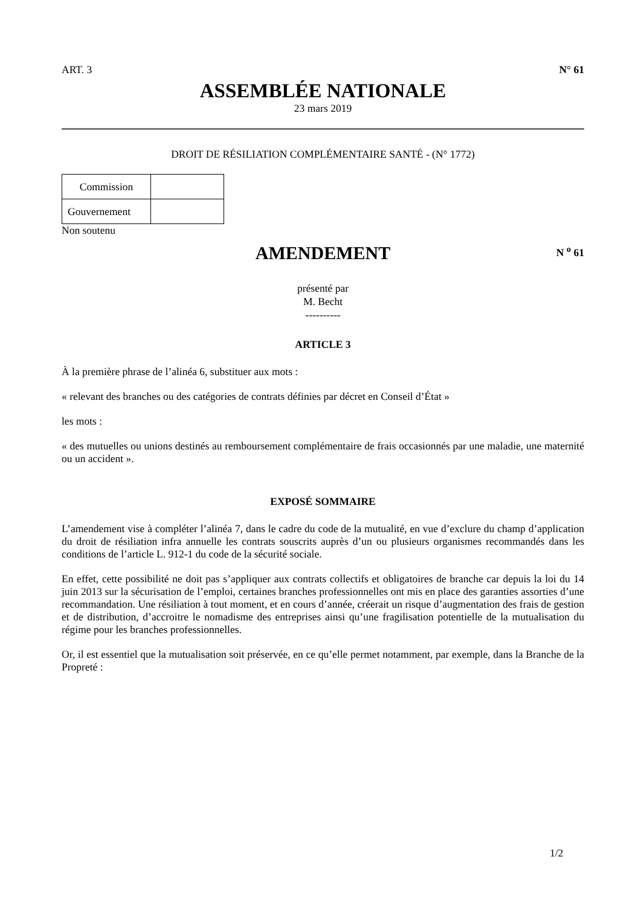ART. 3 N° 61
ASSEMBLÉE NATIONALE
23 mars 2019
DROIT DE RÉSILIATION COMPLÉMENTAIRE SANTÉ - (N° 1772)
| Commission | |
| Gouvernement | |
Non soutenu
AMENDEMENT
N <sup>o</sup> 61
présenté par
M. Becht
----------
ARTICLE 3
À la première phrase de l’alinéa 6, substituer aux mots :
« relevant des branches ou des catégories de contrats définies par décret en Conseil d’État »
les mots :
« des mutuelles ou unions destinés au remboursement complémentaire de frais occasionnés par une maladie, une maternité ou un accident ».
EXPOSÉ SOMMAIRE
L’amendement vise à compléter l’alinéa 7, dans le cadre du code de la mutualité, en vue d’exclure du champ d’application du droit de résiliation infra annuelle les contrats souscrits auprès d’un ou plusieurs organismes recommandés dans les conditions de l’article L. 912-1 du code de la sécurité sociale.
En effet, cette possibilité ne doit pas s’appliquer aux contrats collectifs et obligatoires de branche car depuis la loi du 14 juin 2013 sur la sécurisation de l’emploi, certaines branches professionnelles ont mis en place des garanties assorties d’une recommandation. Une résiliation à tout moment, et en cours d’année, créerait un risque d’augmentation des frais de gestion et de distribution, d’accroitre le nomadisme des entreprises ainsi qu’une fragilisation potentielle de la mutualisation du régime pour les branches professionnelles.
Or, il est essentiel que la mutualisation soit préservée, en ce qu’elle permet notamment, par exemple, dans la Branche de la Propreté :
1/2